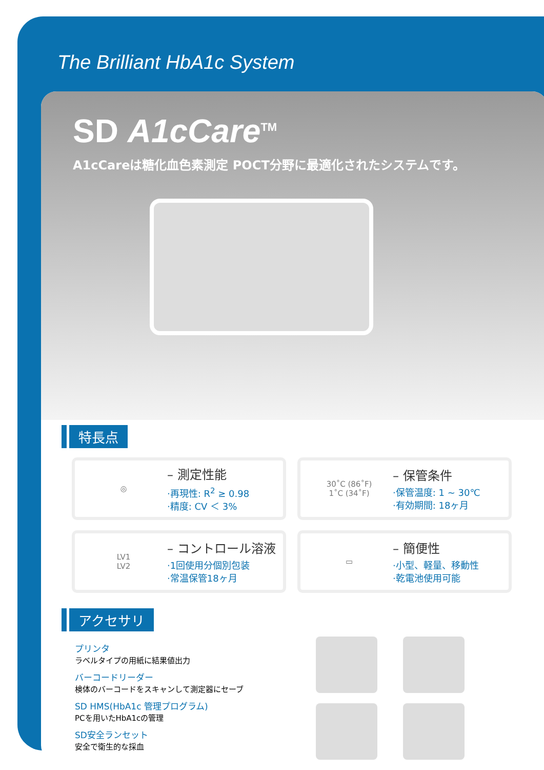The Brilliant HbA1c System
SD A1cCare<sup>TM</sup>
A1cCareは糖化血色素測定 POCT分野に最適化されたシステムです。
特長点
◎
– 測定性能
·再現性: R<sup>2</sup> ≥ 0.98
·精度: CV ＜ 3%
30˚C (86˚F)
1˚C (34˚F)
– 保管条件
·保管温度: 1 ~ 30℃
·有効期間: 18ヶ月
LV1
LV2
– コントロール溶液
·1回使用分個別包装
·常温保管18ヶ月
▭
– 簡便性
·小型、軽量、移動性
·乾電池使用可能
アクセサリ
プリンタ
ラベルタイプの用紙に結果値出力
バーコードリーダー
検体のバーコードをスキャンして測定器にセーブ
SD HMS(HbA1c 管理プログラム)
PCを用いたHbA1cの管理
SD安全ランセット
安全で衛生的な採血